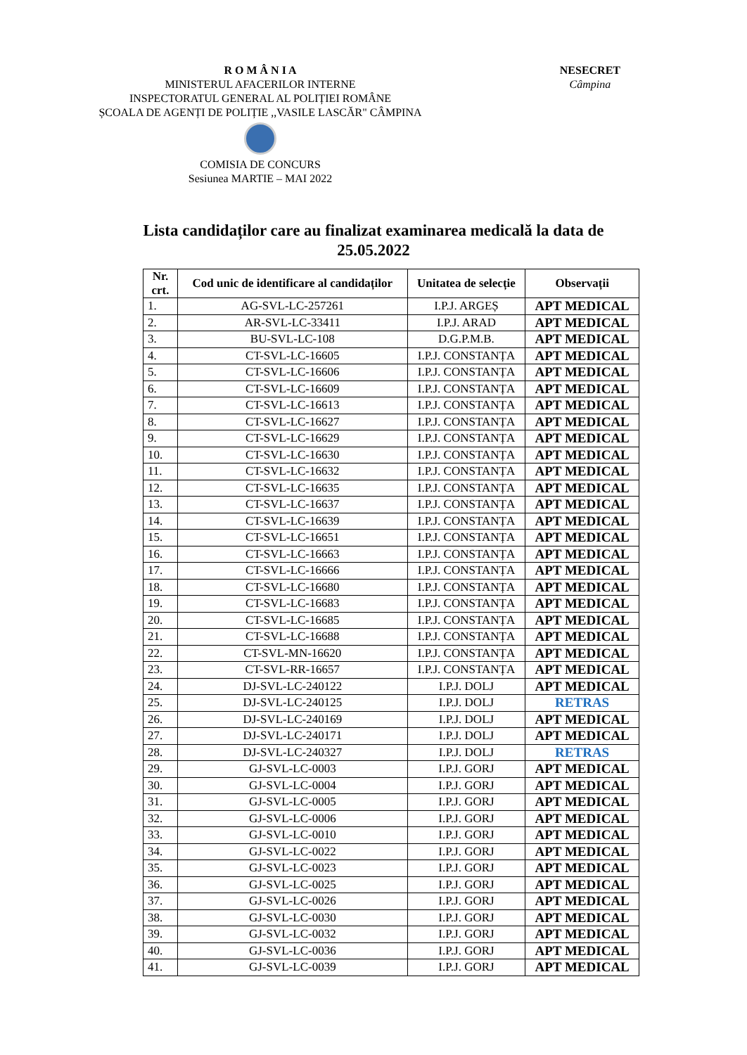R O M Â N I A
MINISTERUL AFACERILOR INTERNE
INSPECTORATUL GENERAL AL POLIȚIEI ROMÂNE
ȘCOALA DE AGENȚI DE POLIȚIE ,,VASILE LASCĂR" CÂMPINA
COMISIA DE CONCURS
Sesiunea MARTIE – MAI 2022
NESECRET
Câmpina
Lista candidaților care au finalizat examinarea medicală la data de
25.05.2022
| Nr. crt. | Cod unic de identificare al candidaților | Unitatea de selecție | Observații |
| --- | --- | --- | --- |
| 1. | AG-SVL-LC-257261 | I.P.J. ARGEȘ | APT MEDICAL |
| 2. | AR-SVL-LC-33411 | I.P.J. ARAD | APT MEDICAL |
| 3. | BU-SVL-LC-108 | D.G.P.M.B. | APT MEDICAL |
| 4. | CT-SVL-LC-16605 | I.P.J. CONSTANȚA | APT MEDICAL |
| 5. | CT-SVL-LC-16606 | I.P.J. CONSTANȚA | APT MEDICAL |
| 6. | CT-SVL-LC-16609 | I.P.J. CONSTANȚA | APT MEDICAL |
| 7. | CT-SVL-LC-16613 | I.P.J. CONSTANȚA | APT MEDICAL |
| 8. | CT-SVL-LC-16627 | I.P.J. CONSTANȚA | APT MEDICAL |
| 9. | CT-SVL-LC-16629 | I.P.J. CONSTANȚA | APT MEDICAL |
| 10. | CT-SVL-LC-16630 | I.P.J. CONSTANȚA | APT MEDICAL |
| 11. | CT-SVL-LC-16632 | I.P.J. CONSTANȚA | APT MEDICAL |
| 12. | CT-SVL-LC-16635 | I.P.J. CONSTANȚA | APT MEDICAL |
| 13. | CT-SVL-LC-16637 | I.P.J. CONSTANȚA | APT MEDICAL |
| 14. | CT-SVL-LC-16639 | I.P.J. CONSTANȚA | APT MEDICAL |
| 15. | CT-SVL-LC-16651 | I.P.J. CONSTANȚA | APT MEDICAL |
| 16. | CT-SVL-LC-16663 | I.P.J. CONSTANȚA | APT MEDICAL |
| 17. | CT-SVL-LC-16666 | I.P.J. CONSTANȚA | APT MEDICAL |
| 18. | CT-SVL-LC-16680 | I.P.J. CONSTANȚA | APT MEDICAL |
| 19. | CT-SVL-LC-16683 | I.P.J. CONSTANȚA | APT MEDICAL |
| 20. | CT-SVL-LC-16685 | I.P.J. CONSTANȚA | APT MEDICAL |
| 21. | CT-SVL-LC-16688 | I.P.J. CONSTANȚA | APT MEDICAL |
| 22. | CT-SVL-MN-16620 | I.P.J. CONSTANȚA | APT MEDICAL |
| 23. | CT-SVL-RR-16657 | I.P.J. CONSTANȚA | APT MEDICAL |
| 24. | DJ-SVL-LC-240122 | I.P.J. DOLJ | APT MEDICAL |
| 25. | DJ-SVL-LC-240125 | I.P.J. DOLJ | RETRAS |
| 26. | DJ-SVL-LC-240169 | I.P.J. DOLJ | APT MEDICAL |
| 27. | DJ-SVL-LC-240171 | I.P.J. DOLJ | APT MEDICAL |
| 28. | DJ-SVL-LC-240327 | I.P.J. DOLJ | RETRAS |
| 29. | GJ-SVL-LC-0003 | I.P.J. GORJ | APT MEDICAL |
| 30. | GJ-SVL-LC-0004 | I.P.J. GORJ | APT MEDICAL |
| 31. | GJ-SVL-LC-0005 | I.P.J. GORJ | APT MEDICAL |
| 32. | GJ-SVL-LC-0006 | I.P.J. GORJ | APT MEDICAL |
| 33. | GJ-SVL-LC-0010 | I.P.J. GORJ | APT MEDICAL |
| 34. | GJ-SVL-LC-0022 | I.P.J. GORJ | APT MEDICAL |
| 35. | GJ-SVL-LC-0023 | I.P.J. GORJ | APT MEDICAL |
| 36. | GJ-SVL-LC-0025 | I.P.J. GORJ | APT MEDICAL |
| 37. | GJ-SVL-LC-0026 | I.P.J. GORJ | APT MEDICAL |
| 38. | GJ-SVL-LC-0030 | I.P.J. GORJ | APT MEDICAL |
| 39. | GJ-SVL-LC-0032 | I.P.J. GORJ | APT MEDICAL |
| 40. | GJ-SVL-LC-0036 | I.P.J. GORJ | APT MEDICAL |
| 41. | GJ-SVL-LC-0039 | I.P.J. GORJ | APT MEDICAL |